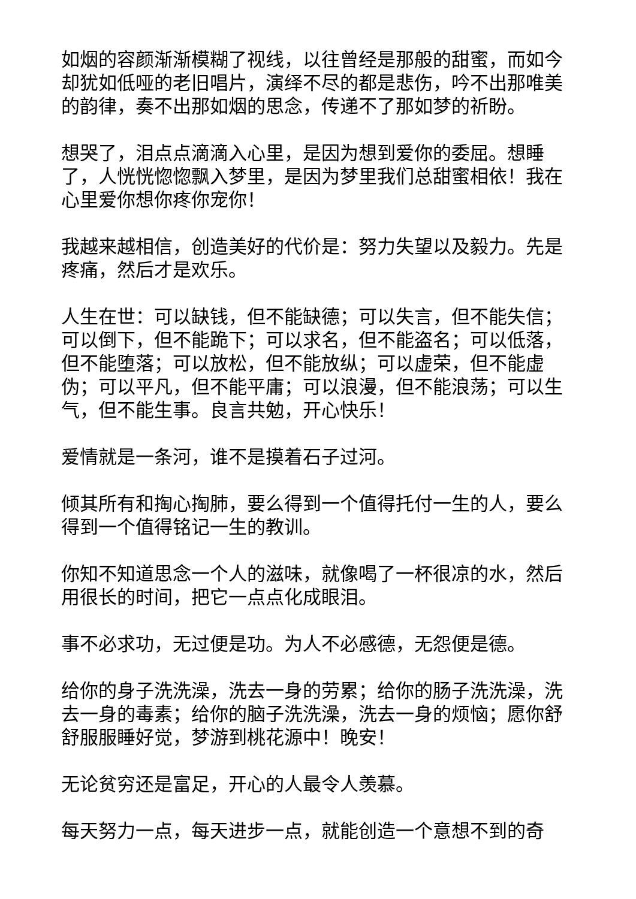如烟的容颜渐渐模糊了视线，以往曾经是那般的甜蜜，而如今却犹如低哑的老旧唱片，演绎不尽的都是悲伤，吟不出那唯美的韵律，奏不出那如烟的思念，传递不了那如梦的祈盼。
想哭了，泪点点滴滴入心里，是因为想到爱你的委屈。想睡了，人恍恍惚惚飘入梦里，是因为梦里我们总甜蜜相依！我在心里爱你想你疼你宠你！
我越来越相信，创造美好的代价是：努力失望以及毅力。先是疼痛，然后才是欢乐。
人生在世：可以缺钱，但不能缺德；可以失言，但不能失信；可以倒下，但不能跪下；可以求名，但不能盗名；可以低落，但不能堕落；可以放松，但不能放纵；可以虚荣，但不能虚伪；可以平凡，但不能平庸；可以浪漫，但不能浪荡；可以生气，但不能生事。良言共勉，开心快乐！
爱情就是一条河，谁不是摸着石子过河。
倾其所有和掏心掏肺，要么得到一个值得托付一生的人，要么得到一个值得铭记一生的教训。
你知不知道思念一个人的滋味，就像喝了一杯很凉的水，然后用很长的时间，把它一点点化成眼泪。
事不必求功，无过便是功。为人不必感德，无怨便是德。
给你的身子洗洗澡，洗去一身的劳累；给你的肠子洗洗澡，洗去一身的毒素；给你的脑子洗洗澡，洗去一身的烦恼；愿你舒舒服服睡好觉，梦游到桃花源中！晚安！
无论贫穷还是富足，开心的人最令人羡慕。
每天努力一点，每天进步一点，就能创造一个意想不到的奇